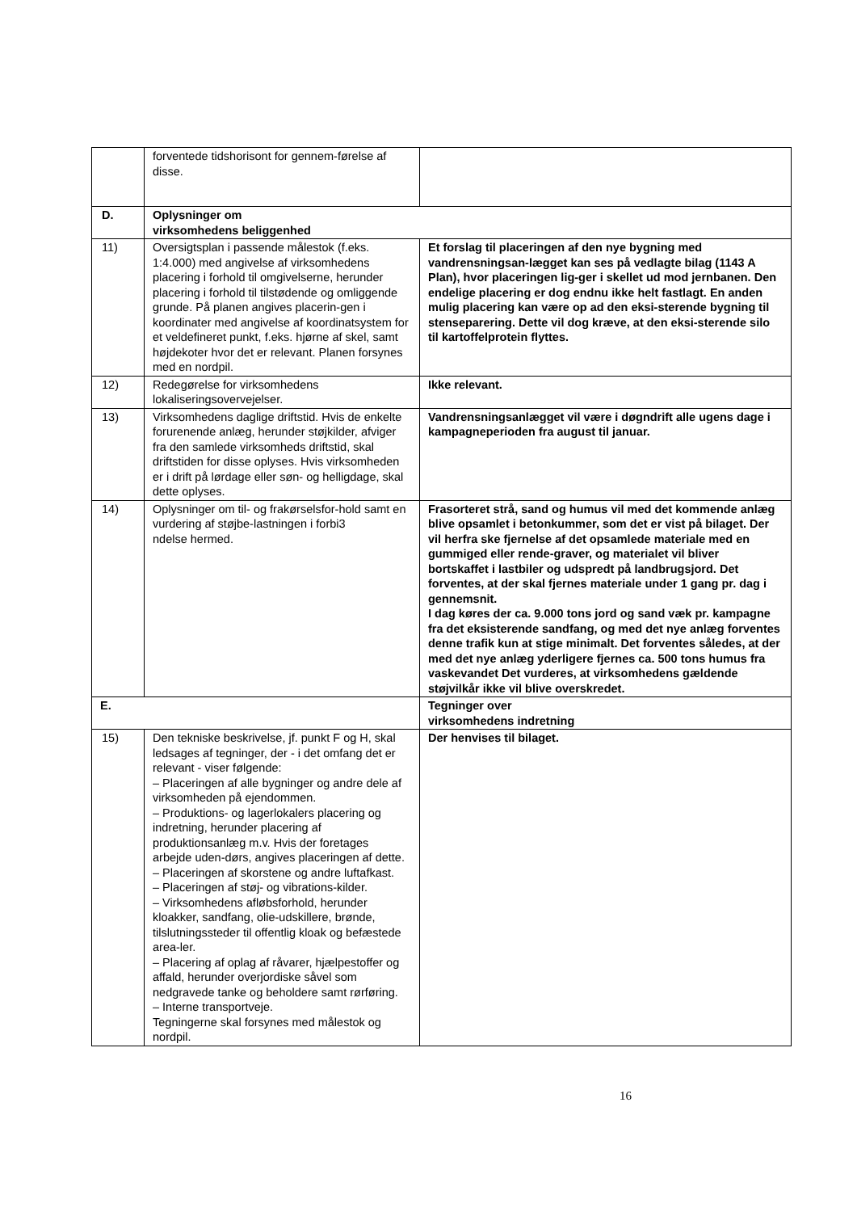| | forventede tidshorisont for gennem-førelse af disse. | |
| D. | Oplysninger om virksomhedens beliggenhed | |
| 11) | Oversigtsplan i passende målestok (f.eks. 1:4.000) med angivelse af virksomhedens placering i forhold til omgivelserne, herunder placering i forhold til tilstødende og omliggende grunde. På planen angives placerin-gen i koordinater med angivelse af koordinatsystem for et veldefineret punkt, f.eks. hjørne af skel, samt højdekoter hvor det er relevant. Planen forsynes med en nordpil. | Et forslag til placeringen af den nye bygning med vandrensningsan-lægget kan ses på vedlagte bilag (1143 A Plan), hvor placeringen lig-ger i skellet ud mod jernbanen. Den endelige placering er dog endnu ikke helt fastlagt. En anden mulig placering kan være op ad den eksi-sterende bygning til stenseparering. Dette vil dog kræve, at den eksi-sterende silo til kartoffelprotein flyttes. |
| 12) | Redegørelse for virksomhedens lokaliseringsovervejelser. | Ikke relevant. |
| 13) | Virksomhedens daglige driftstid. Hvis de enkelte forurenende anlæg, herunder støjkilder, afviger fra den samlede virksomheds driftstid, skal driftstiden for disse oplyses. Hvis virksomheden er i drift på lørdage eller søn- og helligdage, skal dette oplyses. | Vandrensningsanlægget vil være i døgndrift alle ugens dage i kampagneperioden fra august til januar. |
| 14) | Oplysninger om til- og frakørselsfor-hold samt en vurdering af støjbe-lastningen i forbi3 ndelse hermed. | Frasorteret strå, sand og humus vil med det kommende anlæg blive opsamlet i betonkummer, som det er vist på bilaget. Der vil herfra ske fjernelse af det opsamlede materiale med en gummiged eller rende-graver, og materialet vil bliver bortskaffet i lastbiler og udspredt på landbrugsjord. Det forventes, at der skal fjernes materiale under 1 gang pr. dag i gennemsnit. I dag køres der ca. 9.000 tons jord og sand væk pr. kampagne fra det eksisterende sandfang, og med det nye anlæg forventes denne trafik kun at stige minimalt. Det forventes således, at der med det nye anlæg yderligere fjernes ca. 500 tons humus fra vaskevandet Det vurderes, at virksomhedens gældende støjvilkår ikke vil blive overskredet. |
| E. | | Tegninger over virksomhedens indretning |
| 15) | Den tekniske beskrivelse, jf. punkt F og H, skal ledsages af tegninger, der - i det omfang det er relevant - viser følgende: – Placeringen af alle bygninger og andre dele af virksomheden på ejendommen. – Produktions- og lagerlokalers placering og indretning, herunder placering af produktionsanlæg m.v. Hvis der foretages arbejde uden-dørs, angives placeringen af dette. – Placeringen af skorstene og andre luftafkast. – Placeringen af støj- og vibrations-kilder. – Virksomhedens afløbsforhold, herunder kloakker, sandfang, olie-udskillere, brønde, tilslutningssteder til offentlig kloak og befæstede area-ler. – Placering af oplag af råvarer, hjælpestoffer og affald, herunder overjordiske såvel som nedgravede tanke og beholdere samt rørføring. – Interne transportveje. Tegningerne skal forsynes med målestok og nordpil. | Der henvises til bilaget. |
16